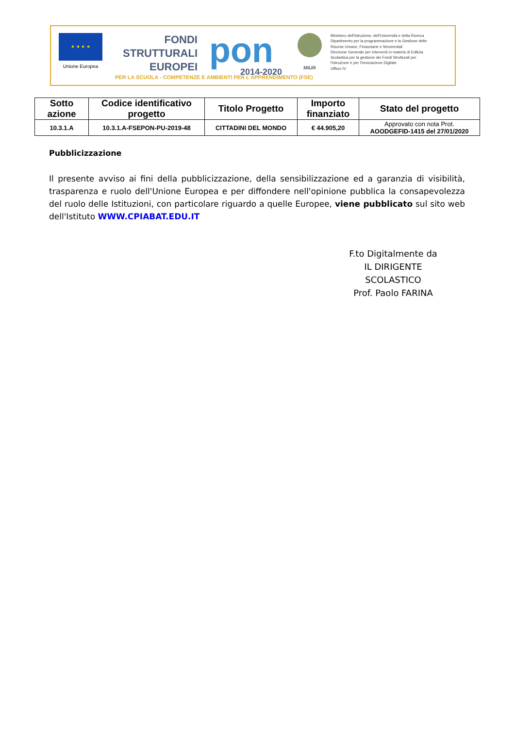★ ★ ★ ★
Unione Europea
FONDI STRUTTURALI EUROPEI
pon
2014-2020
MIUR
Ministero dell'Istruzione, dell'Università e della Ricerca
Dipartimento per la programmazione e la Gestione delle
Risorse Umane, Finanziarie e Strumentali
Direzione Generale per interventi in materia di Edilizia
Scolastica per la gestione dei Fondi Strutturali per
l'Istruzione e per l'Innovazione Digitale
Ufficio IV
PER LA SCUOLA - COMPETENZE E AMBIENTI PER L'APPRENDIMENTO (FSE)
| Sotto azione | Codice identificativo progetto | Titolo Progetto | Importo finanziato | Stato del progetto |
| --- | --- | --- | --- | --- |
| 10.3.1.A | 10.3.1.A-FSEPON-PU-2019-48 | CITTADINI DEL MONDO | € 44.905,20 | Approvato con nota Prot. AOODGEFID-1415 del 27/01/2020 |
Pubblicizzazione
Il presente avviso ai fini della pubblicizzazione, della sensibilizzazione ed a garanzia di visibilità, trasparenza e ruolo dell'Unione Europea e per diffondere nell'opinione pubblica la consapevolezza del ruolo delle Istituzioni, con particolare riguardo a quelle Europee, viene pubblicato sul sito web dell'Istituto WWW.CPIABAT.EDU.IT
F.to Digitalmente da
IL DIRIGENTE SCOLASTICO
Prof. Paolo FARINA